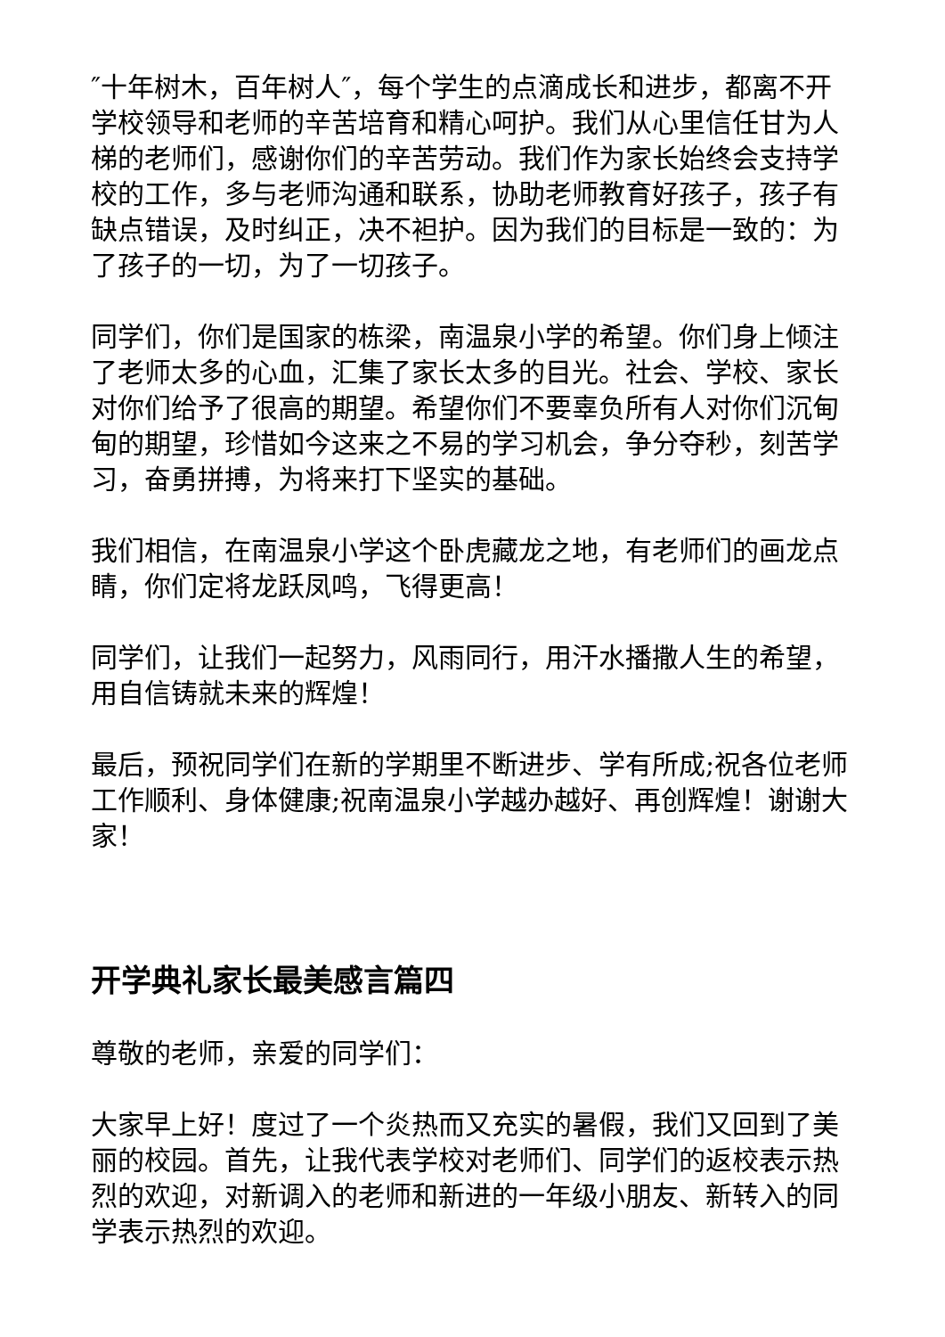″十年树木，百年树人″，每个学生的点滴成长和进步，都离不开学校领导和老师的辛苦培育和精心呵护。我们从心里信任甘为人梯的老师们，感谢你们的辛苦劳动。我们作为家长始终会支持学校的工作，多与老师沟通和联系，协助老师教育好孩子，孩子有缺点错误，及时纠正，决不袒护。因为我们的目标是一致的：为了孩子的一切，为了一切孩子。
同学们，你们是国家的栋梁，南温泉小学的希望。你们身上倾注了老师太多的心血，汇集了家长太多的目光。社会、学校、家长对你们给予了很高的期望。希望你们不要辜负所有人对你们沉甸甸的期望，珍惜如今这来之不易的学习机会，争分夺秒，刻苦学习，奋勇拼搏，为将来打下坚实的基础。
我们相信，在南温泉小学这个卧虎藏龙之地，有老师们的画龙点睛，你们定将龙跃凤鸣，飞得更高！
同学们，让我们一起努力，风雨同行，用汗水播撒人生的希望，用自信铸就未来的辉煌！
最后，预祝同学们在新的学期里不断进步、学有所成;祝各位老师工作顺利、身体健康;祝南温泉小学越办越好、再创辉煌！谢谢大家！
开学典礼家长最美感言篇四
尊敬的老师，亲爱的同学们：
大家早上好！度过了一个炎热而又充实的暑假，我们又回到了美丽的校园。首先，让我代表学校对老师们、同学们的返校表示热烈的欢迎，对新调入的老师和新进的一年级小朋友、新转入的同学表示热烈的欢迎。